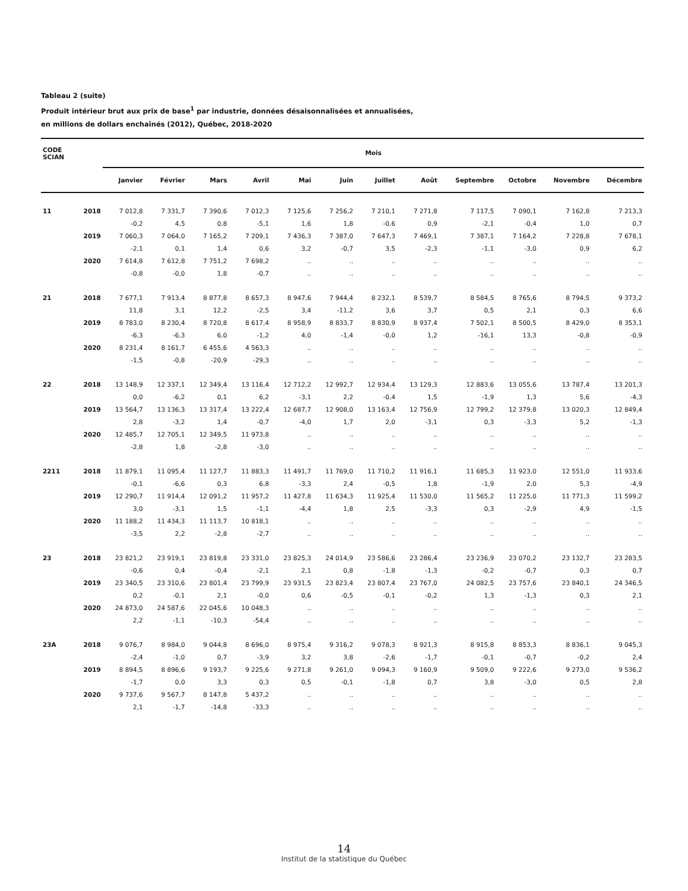Tableau 2 (suite)
Produit intérieur brut aux prix de base<sup>1</sup> par industrie, données désaisonnalisées et annualisées,
en millions de dollars enchaînés (2012), Québec, 2018-2020
| CODE SCIAN | | Mois | | | | | | | | | | | |
| --- | --- | --- | --- | --- | --- | --- | --- | --- | --- | --- | --- | --- | --- |
| | | Janvier | Février | Mars | Avril | Mai | Juin | Juillet | Août | Septembre | Octobre | Novembre | Décembre |
| 11 | 2018 | 7 012,8 | 7 331,7 | 7 390,6 | 7 012,3 | 7 125,6 | 7 256,2 | 7 210,1 | 7 271,8 | 7 117,5 | 7 090,1 | 7 162,8 | 7 213,3 |
| | | -0,2 | 4,5 | 0,8 | -5,1 | 1,6 | 1,8 | -0,6 | 0,9 | -2,1 | -0,4 | 1,0 | 0,7 |
| | 2019 | 7 060,3 | 7 064,0 | 7 165,2 | 7 209,1 | 7 436,3 | 7 387,0 | 7 647,3 | 7 469,1 | 7 387,1 | 7 164,2 | 7 228,8 | 7 678,1 |
| | | -2,1 | 0,1 | 1,4 | 0,6 | 3,2 | -0,7 | 3,5 | -2,3 | -1,1 | -3,0 | 0,9 | 6,2 |
| | 2020 | 7 614,8 | 7 612,8 | 7 751,2 | 7 698,2 | .. | .. | .. | .. | .. | .. | .. | .. |
| | | -0,8 | -0,0 | 1,8 | -0,7 | .. | .. | .. | .. | .. | .. | .. | .. |
| 21 | 2018 | 7 677,1 | 7 913,4 | 8 877,8 | 8 657,3 | 8 947,6 | 7 944,4 | 8 232,1 | 8 539,7 | 8 584,5 | 8 765,6 | 8 794,5 | 9 373,2 |
| | | 11,8 | 3,1 | 12,2 | -2,5 | 3,4 | -11,2 | 3,6 | 3,7 | 0,5 | 2,1 | 0,3 | 6,6 |
| | 2019 | 8 783,0 | 8 230,4 | 8 720,8 | 8 617,4 | 8 958,9 | 8 833,7 | 8 830,9 | 8 937,4 | 7 502,1 | 8 500,5 | 8 429,0 | 8 353,1 |
| | | -6,3 | -6,3 | 6,0 | -1,2 | 4,0 | -1,4 | -0,0 | 1,2 | -16,1 | 13,3 | -0,8 | -0,9 |
| | 2020 | 8 231,4 | 8 161,7 | 6 455,6 | 4 563,3 | .. | .. | .. | .. | .. | .. | .. | .. |
| | | -1,5 | -0,8 | -20,9 | -29,3 | .. | .. | .. | .. | .. | .. | .. | .. |
| 22 | 2018 | 13 148,9 | 12 337,1 | 12 349,4 | 13 116,4 | 12 712,2 | 12 992,7 | 12 934,4 | 13 129,3 | 12 883,6 | 13 055,6 | 13 787,4 | 13 201,3 |
| | | 0,0 | -6,2 | 0,1 | 6,2 | -3,1 | 2,2 | -0,4 | 1,5 | -1,9 | 1,3 | 5,6 | -4,3 |
| | 2019 | 13 564,7 | 13 136,3 | 13 317,4 | 13 222,4 | 12 687,7 | 12 908,0 | 13 163,4 | 12 756,9 | 12 799,2 | 12 379,8 | 13 020,3 | 12 849,4 |
| | | 2,8 | -3,2 | 1,4 | -0,7 | -4,0 | 1,7 | 2,0 | -3,1 | 0,3 | -3,3 | 5,2 | -1,3 |
| | 2020 | 12 485,7 | 12 705,1 | 12 349,5 | 11 973,8 | .. | .. | .. | .. | .. | .. | .. | .. |
| | | -2,8 | 1,8 | -2,8 | -3,0 | .. | .. | .. | .. | .. | .. | .. | .. |
| 2211 | 2018 | 11 879,1 | 11 095,4 | 11 127,7 | 11 883,3 | 11 491,7 | 11 769,0 | 11 710,2 | 11 916,1 | 11 685,3 | 11 923,0 | 12 551,0 | 11 933,6 |
| | | -0,1 | -6,6 | 0,3 | 6,8 | -3,3 | 2,4 | -0,5 | 1,8 | -1,9 | 2,0 | 5,3 | -4,9 |
| | 2019 | 12 290,7 | 11 914,4 | 12 091,2 | 11 957,2 | 11 427,8 | 11 634,3 | 11 925,4 | 11 530,0 | 11 565,2 | 11 225,0 | 11 771,3 | 11 599,2 |
| | | 3,0 | -3,1 | 1,5 | -1,1 | -4,4 | 1,8 | 2,5 | -3,3 | 0,3 | -2,9 | 4,9 | -1,5 |
| | 2020 | 11 188,2 | 11 434,3 | 11 113,7 | 10 818,1 | .. | .. | .. | .. | .. | .. | .. | .. |
| | | -3,5 | 2,2 | -2,8 | -2,7 | .. | .. | .. | .. | .. | .. | .. | .. |
| 23 | 2018 | 23 821,2 | 23 919,1 | 23 819,8 | 23 331,0 | 23 825,3 | 24 014,9 | 23 586,6 | 23 286,4 | 23 236,9 | 23 070,2 | 23 132,7 | 23 283,5 |
| | | -0,6 | 0,4 | -0,4 | -2,1 | 2,1 | 0,8 | -1,8 | -1,3 | -0,2 | -0,7 | 0,3 | 0,7 |
| | 2019 | 23 340,5 | 23 310,6 | 23 801,4 | 23 799,9 | 23 931,5 | 23 823,4 | 23 807,4 | 23 767,0 | 24 082,5 | 23 757,6 | 23 840,1 | 24 346,5 |
| | | 0,2 | -0,1 | 2,1 | -0,0 | 0,6 | -0,5 | -0,1 | -0,2 | 1,3 | -1,3 | 0,3 | 2,1 |
| | 2020 | 24 873,0 | 24 587,6 | 22 045,6 | 10 048,3 | .. | .. | .. | .. | .. | .. | .. | .. |
| | | 2,2 | -1,1 | -10,3 | -54,4 | .. | .. | .. | .. | .. | .. | .. | .. |
| 23A | 2018 | 9 076,7 | 8 984,0 | 9 044,8 | 8 696,0 | 8 975,4 | 9 316,2 | 9 078,3 | 8 921,3 | 8 915,8 | 8 853,3 | 8 836,1 | 9 045,3 |
| | | -2,4 | -1,0 | 0,7 | -3,9 | 3,2 | 3,8 | -2,6 | -1,7 | -0,1 | -0,7 | -0,2 | 2,4 |
| | 2019 | 8 894,5 | 8 896,6 | 9 193,7 | 9 225,6 | 9 271,8 | 9 261,0 | 9 094,3 | 9 160,9 | 9 509,0 | 9 222,6 | 9 273,0 | 9 536,2 |
| | | -1,7 | 0,0 | 3,3 | 0,3 | 0,5 | -0,1 | -1,8 | 0,7 | 3,8 | -3,0 | 0,5 | 2,8 |
| | 2020 | 9 737,6 | 9 567,7 | 8 147,8 | 5 437,2 | .. | .. | .. | .. | .. | .. | .. | .. |
| | | 2,1 | -1,7 | -14,8 | -33,3 | .. | .. | .. | .. | .. | .. | .. | .. |
14
Institut de la statistique du Québec